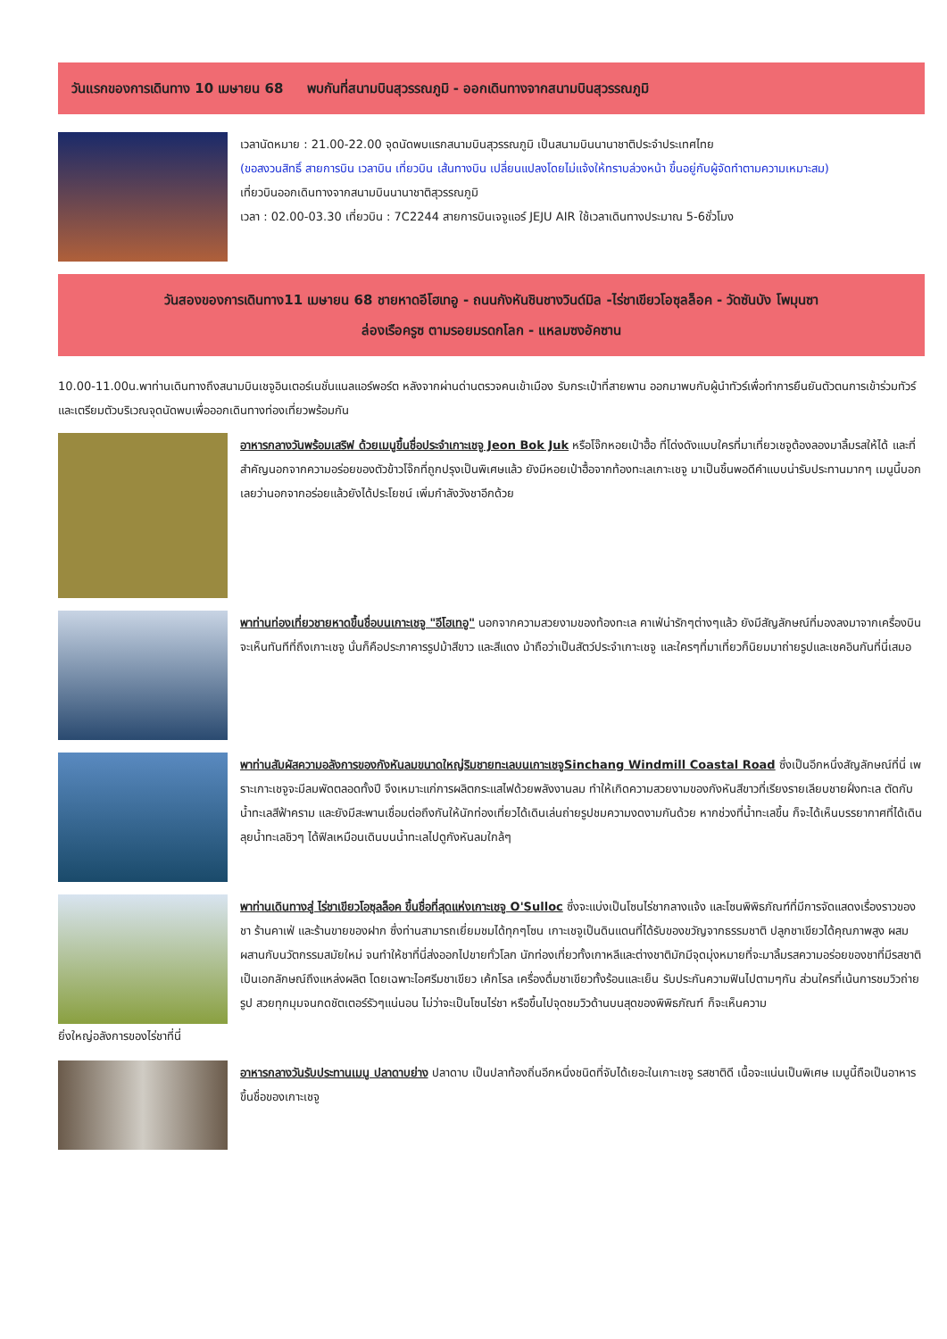วันแรกของการเดินทาง 10 เมษายน 68 พบกันที่สนามบินสุวรรณภูมิ - ออกเดินทางจากสนามบินสุวรรณภูมิ
เวลานัดหมาย : 21.00-22.00 จุดนัดพบแรกสนามบินสุวรรณภูมิ เป็นสนามบินนานาชาติประจำประเทศไทย
(ขอสงวนสิทธิ์ สายการบิน เวลาบิน เที่ยวบิน เส้นทางบิน เปลี่ยนแปลงโดยไม่แจ้งให้ทราบล่วงหน้า ขึ้นอยู่กับผู้จัดทำตามความเหมาะสม)
เที่ยวบินออกเดินทางจากสนามบินนานาชาติสุวรรณภูมิ
เวลา : 02.00-03.30 เที่ยวบิน : 7C2244 สายการบินเจจูแอร์ JEJU AIR ใช้เวลาเดินทางประมาณ 5-6ชั่วโมง
วันสองของการเดินทาง11 เมษายน 68 ชายหาดอีโฮเทอู - ถนนกังหันชินชางวินด์มิล -ไร่ชาเขียวโอซุลล็อค - วัดซันบัง โพมุนซา
ล่องเรือครูซ ตามรอยมรดกโลก - แหลมซงอัคซาน
10.00-11.00น.พาท่านเดินทางถึงสนามบินเชจูอินเตอร์เนชั่นแนลแอร์พอร์ต หลังจากผ่านด่านตรวจคนเข้าเมือง รับกระเป๋าที่สายพาน ออกมาพบกับผู้นำทัวร์เพื่อทำการยืนยันตัวตนการเข้าร่วมทัวร์ และเตรียมตัวบริเวณจุดนัดพบเพื่อออกเดินทางท่องเที่ยวพร้อมกัน
อาหารกลางวันพร้อมเสริฟ ด้วยเมนูขึ้นชื่อประจำเกาะเชจู Jeon Bok Juk หรือโจ๊กหอยเป๋าฮื้อ ที่โด่งดังแบบใครที่มาเที่ยวเชจูต้องลองมาลิ้มรสให้ได้ และที่สำคัญนอกจากความอร่อยของตัวข้าวโจ๊กที่ถูกปรุงเป็นพิเศษแล้ว ยังมีหอยเป๋าฮื้อจากท้องทะเลเกาะเชจู มาเป็นชิ้นพอดีคำแบบน่ารับประทานมากๆ เมนูนี้บอกเลยว่านอกจากอร่อยแล้วยังได้ประโยชน์ เพิ่มกำลังวังชาอีกด้วย
พาท่านท่องเที่ยวชายหาดขึ้นชื่อบนเกาะเชจู "อีโฮเทอู" นอกจากความสวยงามของท้องทะเล คาเฟ่น่ารักๆต่างๆแล้ว ยังมีสัญลักษณ์ที่มองลงมาจากเครื่องบินจะเห็นทันทีที่ถึงเกาะเชจู นั่นก็คือประภาคารรูปม้าสีขาว และสีแดง ม้าถือว่าเป็นสัตว์ประจำเกาะเชจู และใครๆที่มาเที่ยวก็นิยมมาถ่ายรูปและเชคอินกันที่นี่เสมอ
พาท่านสัมผัสความอลังการของกังหันลมขนาดใหญ่ริมชายทะเลบนเกาะเชจูSinchang Windmill Coastal Road ซึ่งเป็นอีกหนึ่งสัญลักษณ์ที่นี่ เพราะเกาะเชจูจะมีลมพัดตลอดทั้งปี จึงเหมาะแก่การผลิตกระแสไฟด้วยพลังงานลม ทำให้เกิดความสวยงามของกังหันสีขาวที่เรียงรายเลียบชายฝั่งทะเล ตัดกับน้ำทะเลสีฟ้าคราม และยังมีสะพานเชื่อมต่อถึงกันให้นักท่องเที่ยวได้เดินเล่นถ่ายรูปชมความงดงามกันด้วย หากช่วงที่น้ำทะเลขึ้น ก็จะได้เห็นบรรยากาศที่ได้เดินลุยน้ำทะเลชิวๆ ได้ฟิลเหมือนเดินบนน้ำทะเลไปดูกังหันลมใกล้ๆ
พาท่านเดินทางสู่ ไร่ชาเขียวโอซุลล็อค ขึ้นชื่อที่สุดแห่งเกาะเชจู O'Sulloc ซึ่งจะแบ่งเป็นโซนไร่ชากลางแจ้ง และโซนพิพิธภัณฑ์ที่มีการจัดแสดงเรื่องราวของชา ร้านคาเฟ่ และร้านขายของฝาก ซึ่งท่านสามารถเยี่ยมชมได้ทุกๆโซน เกาะเชจูเป็นดินแดนที่ได้รับของขวัญจากธรรมชาติ ปลูกชาเขียวได้คุณภาพสูง ผสมผสานกับนวัตกรรมสมัยใหม่ จนทำให้ชาที่นี่ส่งออกไปขายทั่วโลก นักท่องเที่ยวทั้งเกาหลีและต่างชาติมักมีจุดมุ่งหมายที่จะมาลิ้มรสความอร่อยของชาที่มีรสชาติเป็นเอกลักษณ์ถึงแหล่งผลิต โดยเฉพาะไอศรีมชาเขียว เค้กโรล เครื่องดื่มชาเขียวทั้งร้อนและเย็น รับประกันความฟินไปตามๆกัน ส่วนใครที่เน้นการชมวิวถ่ายรูป สวยทุกมุมจนกดชัตเตอร์รัวๆแน่นอน ไม่ว่าจะเป็นโซนไร่ชา หรือขึ้นไปจุดชมวิวด้านบนสุดของพิพิธภัณฑ์ ก็จะเห็นความ
ยิ่งใหญ่อลังการของไร่ชาที่นี่
อาหารกลางวันรับประทานเมนู ปลาดาบย่าง ปลาดาบ เป็นปลาท้องถิ่นอีกหนึ่งชนิดที่จับได้เยอะในเกาะเชจู รสชาติดี เนื้อจะแน่นเป็นพิเศษ เมนูนี้ถือเป็นอาหารขึ้นชื่อของเกาะเชจู